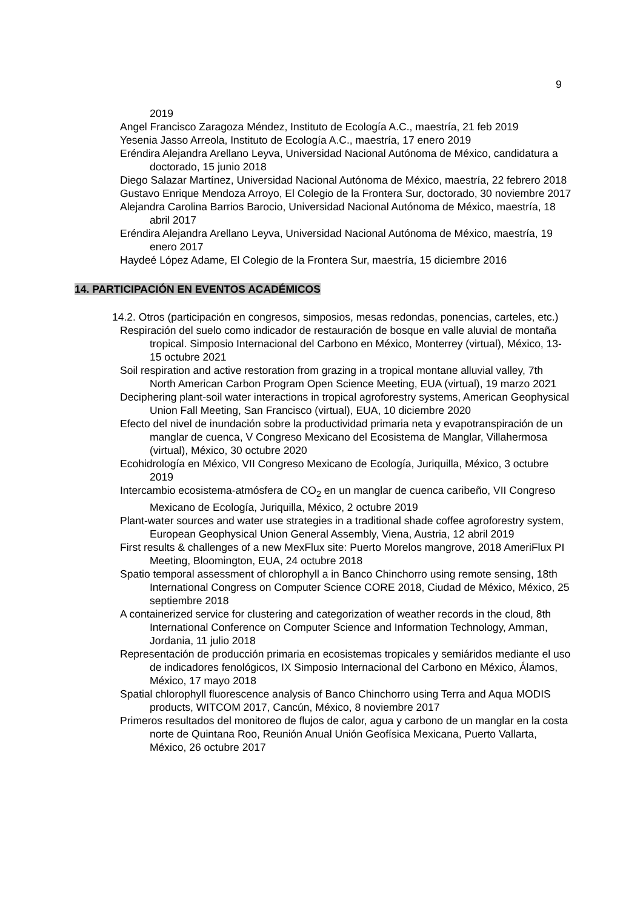9
2019
Angel Francisco Zaragoza Méndez, Instituto de Ecología A.C., maestría, 21 feb 2019
Yesenia Jasso Arreola, Instituto de Ecología A.C., maestría, 17 enero 2019
Eréndira Alejandra Arellano Leyva, Universidad Nacional Autónoma de México, candidatura a doctorado, 15 junio 2018
Diego Salazar Martínez, Universidad Nacional Autónoma de México, maestría, 22 febrero 2018
Gustavo Enrique Mendoza Arroyo, El Colegio de la Frontera Sur, doctorado, 30 noviembre 2017
Alejandra Carolina Barrios Barocio, Universidad Nacional Autónoma de México, maestría, 18 abril 2017
Eréndira Alejandra Arellano Leyva, Universidad Nacional Autónoma de México, maestría, 19 enero 2017
Haydeé López Adame, El Colegio de la Frontera Sur, maestría, 15 diciembre 2016
14. PARTICIPACIÓN EN EVENTOS ACADÉMICOS
14.2. Otros (participación en congresos, simposios, mesas redondas, ponencias, carteles, etc.)
Respiración del suelo como indicador de restauración de bosque en valle aluvial de montaña tropical. Simposio Internacional del Carbono en México, Monterrey (virtual), México, 13-15 octubre 2021
Soil respiration and active restoration from grazing in a tropical montane alluvial valley, 7th North American Carbon Program Open Science Meeting, EUA (virtual), 19 marzo 2021
Deciphering plant-soil water interactions in tropical agroforestry systems, American Geophysical Union Fall Meeting, San Francisco (virtual), EUA, 10 diciembre 2020
Efecto del nivel de inundación sobre la productividad primaria neta y evapotranspiración de un manglar de cuenca, V Congreso Mexicano del Ecosistema de Manglar, Villahermosa (virtual), México, 30 octubre 2020
Ecohidrología en México, VII Congreso Mexicano de Ecología, Juriquilla, México, 3 octubre 2019
Intercambio ecosistema-atmósfera de CO<sub>2</sub> en un manglar de cuenca caribeño, VII Congreso Mexicano de Ecología, Juriquilla, México, 2 octubre 2019
Plant-water sources and water use strategies in a traditional shade coffee agroforestry system, European Geophysical Union General Assembly, Viena, Austria, 12 abril 2019
First results & challenges of a new MexFlux site: Puerto Morelos mangrove, 2018 AmeriFlux PI Meeting, Bloomington, EUA, 24 octubre 2018
Spatio temporal assessment of chlorophyll a in Banco Chinchorro using remote sensing, 18th International Congress on Computer Science CORE 2018, Ciudad de México, México, 25 septiembre 2018
A containerized service for clustering and categorization of weather records in the cloud, 8th International Conference on Computer Science and Information Technology, Amman, Jordania, 11 julio 2018
Representación de producción primaria en ecosistemas tropicales y semiáridos mediante el uso de indicadores fenológicos, IX Simposio Internacional del Carbono en México, Álamos, México, 17 mayo 2018
Spatial chlorophyll fluorescence analysis of Banco Chinchorro using Terra and Aqua MODIS products, WITCOM 2017, Cancún, México, 8 noviembre 2017
Primeros resultados del monitoreo de flujos de calor, agua y carbono de un manglar en la costa norte de Quintana Roo, Reunión Anual Unión Geofísica Mexicana, Puerto Vallarta, México, 26 octubre 2017